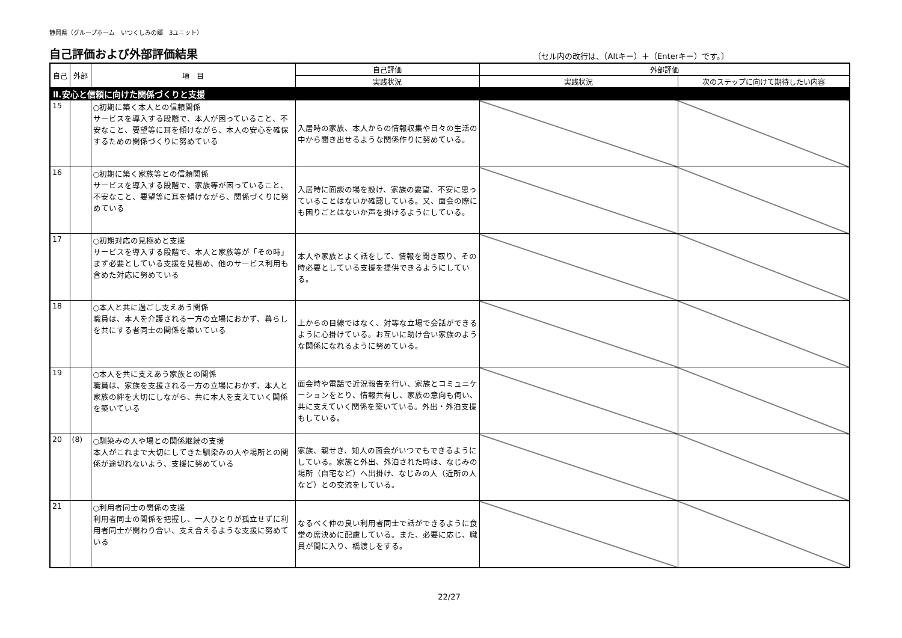静岡県（グループホーム　いつくしみの郷　3ユニット）
自己評価および外部評価結果
〔セル内の改行は、（Altキー）＋（Enterキー）です。〕
| 自己 | 外部 | 項 目 | 自己評価 | 外部評価 | |
| --- | --- | --- | --- | --- | --- |
| | | | 実践状況 | 実践状況 | 次のステップに向けて期待したい内容 |
| Ⅱ.安心と信頼に向けた関係づくりと支援 | | | | | |
| 15 | | ○初期に築く本人との信頼関係 サービスを導入する段階で、本人が困っていること、不安なこと、要望等に耳を傾けながら、本人の安心を確保するための関係づくりに努めている | 入居時の家族、本人からの情報収集や日々の生活の中から聞き出せるような関係作りに努めている。 | | |
| 16 | | ○初期に築く家族等との信頼関係 サービスを導入する段階で、家族等が困っていること、不安なこと、要望等に耳を傾けながら、関係づくりに努めている | 入居時に面談の場を設け、家族の要望、不安に思っていることはないか確認している。又、面会の際にも困りごとはないか声を掛けるようにしている。 | | |
| 17 | | ○初期対応の見極めと支援 サービスを導入する段階で、本人と家族等が「その時」まず必要としている支援を見極め、他のサービス利用も含めた対応に努めている | 本人や家族とよく話をして、情報を聞き取り、その時必要としている支援を提供できるようにしている。 | | |
| 18 | | ○本人と共に過ごし支えあう関係 職員は、本人を介護される一方の立場におかず、暮らしを共にする者同士の関係を築いている | 上からの目線ではなく、対等な立場で会話ができるように心掛けている。お互いに助け合い家族のような関係になれるように努めている。 | | |
| 19 | | ○本人を共に支えあう家族との関係 職員は、家族を支援される一方の立場におかず、本人と家族の絆を大切にしながら、共に本人を支えていく関係を築いている | 面会時や電話で近況報告を行い、家族とコミュニケーションをとり、情報共有し、家族の意向も伺い、共に支えていく関係を築いている。外出・外泊支援もしている。 | | |
| 20 | (8) | ○馴染みの人や場との関係継続の支援 本人がこれまで大切にしてきた馴染みの人や場所との関係が途切れないよう、支援に努めている | 家族、親せき、知人の面会がいつでもできるようにしている。家族と外出、外泊された時は、なじみの場所（自宅など）へ出掛け、なじみの人（近所の人など）との交流をしている。 | | |
| 21 | | ○利用者同士の関係の支援 利用者同士の関係を把握し、一人ひとりが孤立せずに利用者同士が関わり合い、支え合えるような支援に努めている | なるべく仲の良い利用者同士で話ができるように食堂の席決めに配慮している。また、必要に応じ、職員が間に入り、橋渡しをする。 | | |
22/27